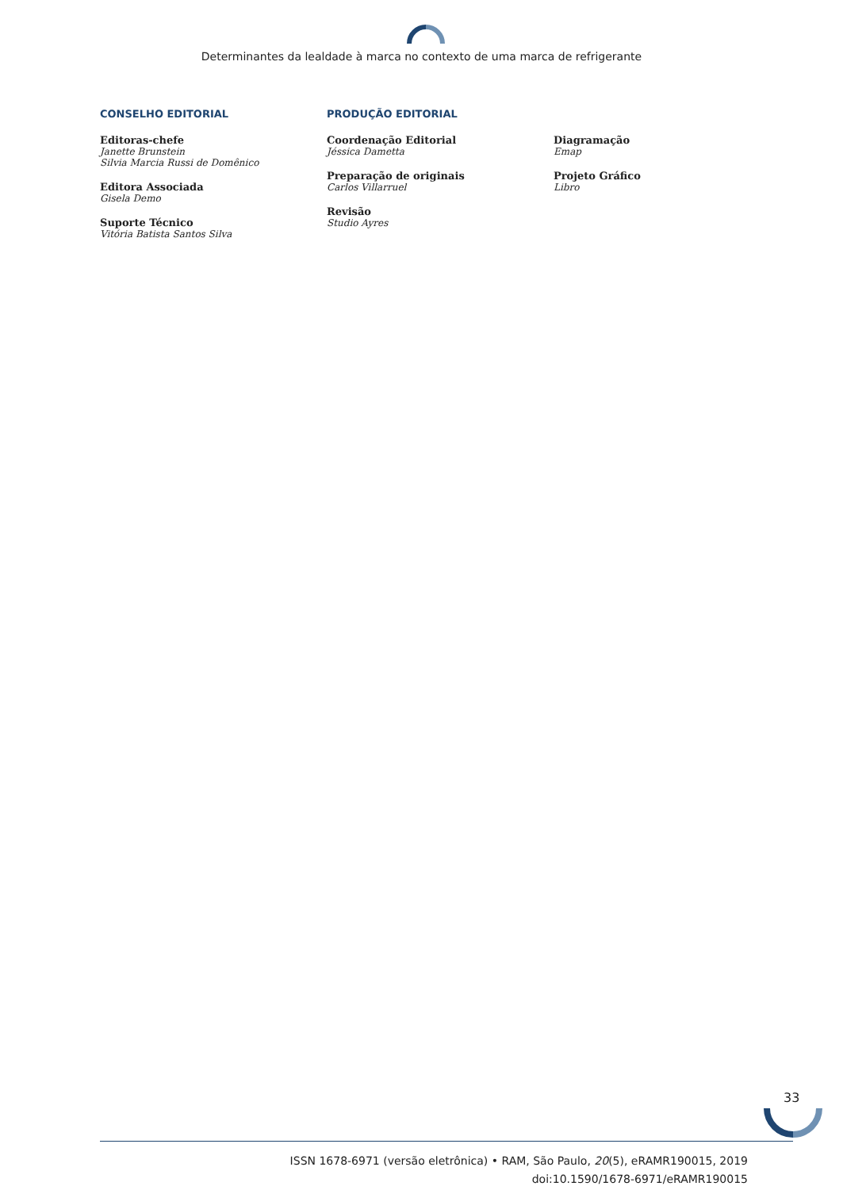Determinantes da lealdade à marca no contexto de uma marca de refrigerante
CONSELHO EDITORIAL
Editoras-chefe
Janette Brunstein
Silvia Marcia Russi de Domênico
Editora Associada
Gisela Demo
Suporte Técnico
Vitória Batista Santos Silva
PRODUÇÃO EDITORIAL
Coordenação Editorial
Jéssica Dametta
Preparação de originais
Carlos Villarruel
Revisão
Studio Ayres
Diagramação
Emap
Projeto Gráfico
Libro
33
ISSN 1678-6971 (versão eletrônica) • RAM, São Paulo, 20(5), eRAMR190015, 2019
doi:10.1590/1678-6971/eRAMR190015